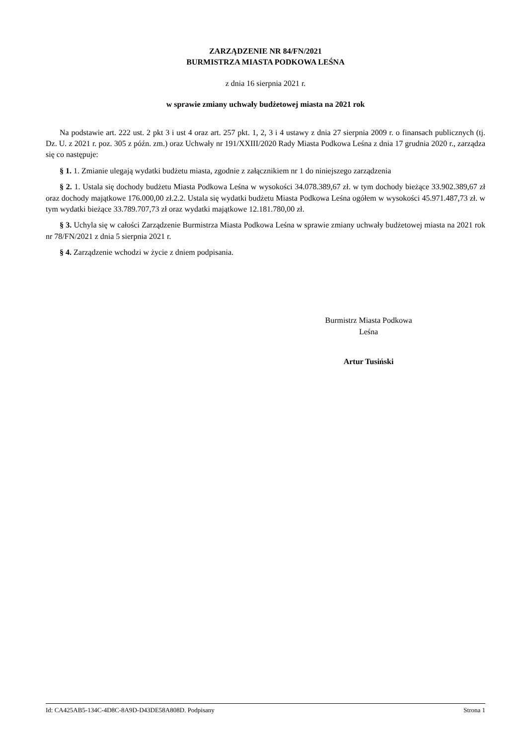ZARZĄDZENIE NR 84/FN/2021
BURMISTRZA MIASTA PODKOWA LEŚNA
z dnia 16 sierpnia 2021 r.
w sprawie zmiany uchwały budżetowej miasta na 2021 rok
Na podstawie art. 222 ust. 2 pkt 3 i ust 4 oraz art. 257 pkt. 1, 2, 3 i 4 ustawy z dnia 27 sierpnia 2009 r. o finansach publicznych (tj. Dz. U. z 2021 r. poz. 305 z późn. zm.) oraz Uchwały nr 191/XXIII/2020 Rady Miasta Podkowa Leśna z dnia 17 grudnia 2020 r., zarządza się co następuje:
§ 1. 1. Zmianie ulegają wydatki budżetu miasta, zgodnie z załącznikiem nr 1 do niniejszego zarządzenia
§ 2. 1. Ustala się dochody budżetu Miasta Podkowa Leśna w wysokości 34.078.389,67 zł. w tym dochody bieżące 33.902.389,67 zł oraz dochody majątkowe 176.000,00 zł.2.2. Ustala się wydatki budżetu Miasta Podkowa Leśna ogółem w wysokości 45.971.487,73 zł. w tym wydatki bieżące 33.789.707,73 zł oraz wydatki majątkowe 12.181.780,00 zł.
§ 3. Uchyla się w całości Zarządzenie Burmistrza Miasta Podkowa Leśna w sprawie zmiany uchwały budżetowej miasta na 2021 rok nr 78/FN/2021 z dnia 5 sierpnia 2021 r.
§ 4. Zarządzenie wchodzi w życie z dniem podpisania.
Burmistrz Miasta Podkowa
Leśna
Artur Tusiński
Id: CA425AB5-134C-4D8C-8A9D-D43DE58A808D. Podpisany Strona 1